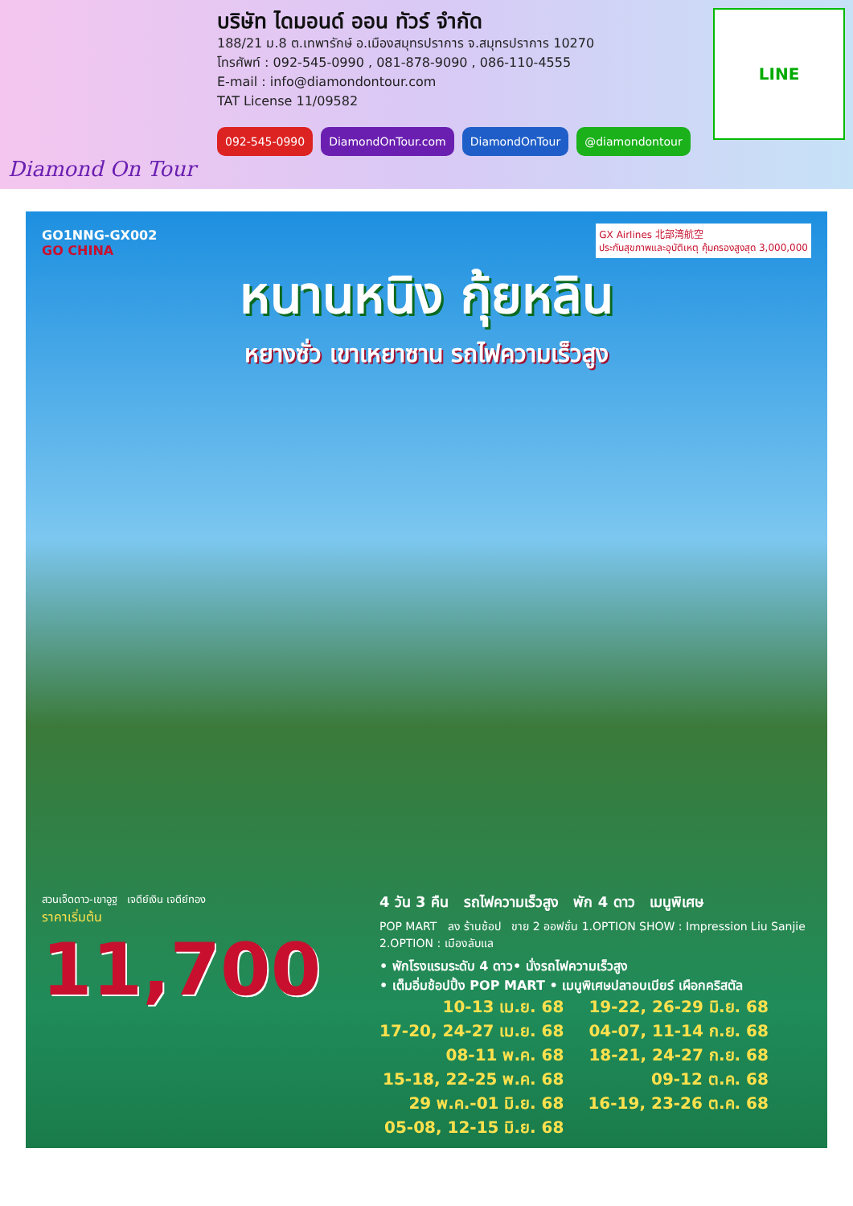Diamond On Tour
บริษัท ไดมอนด์ ออน ทัวร์ จำกัด
188/21 ม.8 ต.เทพารักษ์ อ.เมืองสมุทรปราการ จ.สมุทรปราการ 10270
โทรศัพท์ : 092-545-0990 , 081-878-9090 , 086-110-4555
E-mail : info@diamondontour.com
TAT License 11/09582
092-545-0990 DiamondOnTour.com DiamondOnTour @diamondontour
LINE
GO1NNG-GX002
GO CHINA
GX Airlines 北部湾航空
ประกันสุขภาพและอุบัติเหตุ คุ้มครองสูงสุด 3,000,000
หนานหนิง กุ้ยหลิน
หยางซั่ว เขาเหยาซาน รถไฟความเร็วสูง
สวนเจ็ดดาว-เขาอูฐ เจดีย์เงิน เจดีย์ทอง
ราคาเริ่มต้น
11,700
4 วัน 3 คืน รถไฟความเร็วสูง พัก 4 ดาว เมนูพิเศษ
POP MART ลง ร้านช้อป ขาย 2 ออฟชั่น 1.OPTION SHOW : Impression Liu Sanjie 2.OPTION : เมืองลับแล
• พักโรงแรมระดับ 4 ดาว• นั่งรถไฟความเร็วสูง
• เต็มอิ่มช้อปปิ้ง POP MART • เมนูพิเศษปลาอบเบียร์ เผือกคริสตัล
10-13 เม.ย. 68
17-20, 24-27 เม.ย. 68
08-11 พ.ค. 68
15-18, 22-25 พ.ค. 68
29 พ.ค.-01 มิ.ย. 68
05-08, 12-15 มิ.ย. 68
19-22, 26-29 มิ.ย. 68
04-07, 11-14 ก.ย. 68
18-21, 24-27 ก.ย. 68
09-12 ต.ค. 68
16-19, 23-26 ต.ค. 68